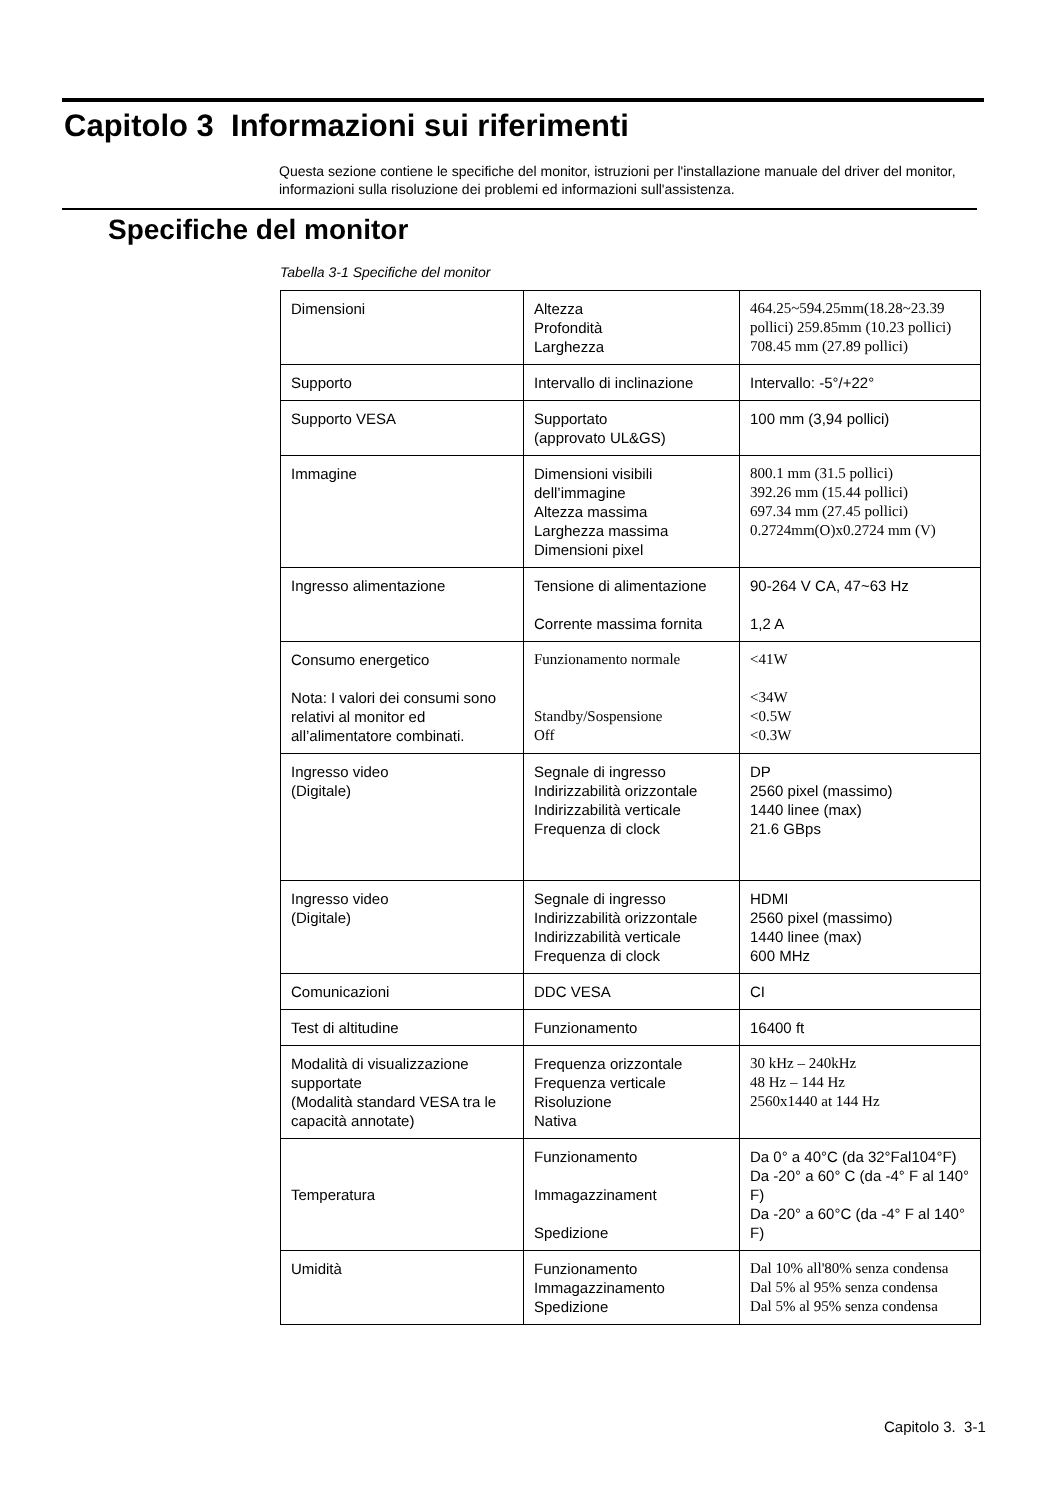Capitolo 3 Informazioni sui riferimenti
Questa sezione contiene le specifiche del monitor, istruzioni per l'installazione manuale del driver del monitor, informazioni sulla risoluzione dei problemi ed informazioni sull'assistenza.
Specifiche del monitor
Tabella 3-1 Specifiche del monitor
| Dimensioni | Altezza Profondità Larghezza | 464.25~594.25mm(18.28~23.39 pollici) 259.85mm (10.23 pollici) 708.45 mm (27.89 pollici) |
| Supporto | Intervallo di inclinazione | Intervallo: -5°/+22° |
| Supporto VESA | Supportato (approvato UL&GS) | 100 mm (3,94 pollici) |
| Immagine | Dimensioni visibili dell’immagine Altezza massima Larghezza massima Dimensioni pixel | 800.1 mm (31.5 pollici) 392.26 mm (15.44 pollici) 697.34 mm (27.45 pollici) 0.2724mm(O)x0.2724 mm (V) |
| Ingresso alimentazione | Tensione di alimentazione Corrente massima fornita | 90-264 V CA, 47~63 Hz 1,2 A |
| Consumo energetico Nota: I valori dei consumi sono relativi al monitor ed all’alimentatore combinati. | Funzionamento normale Standby/Sospensione Off | <41W <34W <0.5W <0.3W |
| Ingresso video (Digitale) | Segnale di ingresso Indirizzabilità orizzontale Indirizzabilità verticale Frequenza di clock | DP 2560 pixel (massimo) 1440 linee (max) 21.6 GBps |
| Ingresso video (Digitale) | Segnale di ingresso Indirizzabilità orizzontale Indirizzabilità verticale Frequenza di clock | HDMI 2560 pixel (massimo) 1440 linee (max) 600 MHz |
| Comunicazioni | DDC VESA | CI |
| Test di altitudine | Funzionamento | 16400 ft |
| Modalità di visualizzazione supportate (Modalità standard VESA tra le capacità annotate) | Frequenza orizzontale Frequenza verticale Risoluzione Nativa | 30 kHz – 240kHz 48 Hz – 144 Hz 2560x1440 at 144 Hz |
| Temperatura | Funzionamento Immagazzinament Spedizione | Da 0° a 40°C (da 32°Fal104°F) Da -20° a 60° C (da -4° F al 140° F) Da -20° a 60°C (da -4° F al 140° F) |
| Umidità | Funzionamento Immagazzinamento Spedizione | Dal 10% all'80% senza condensa Dal 5% al 95% senza condensa Dal 5% al 95% senza condensa |
Capitolo 3. 3-1